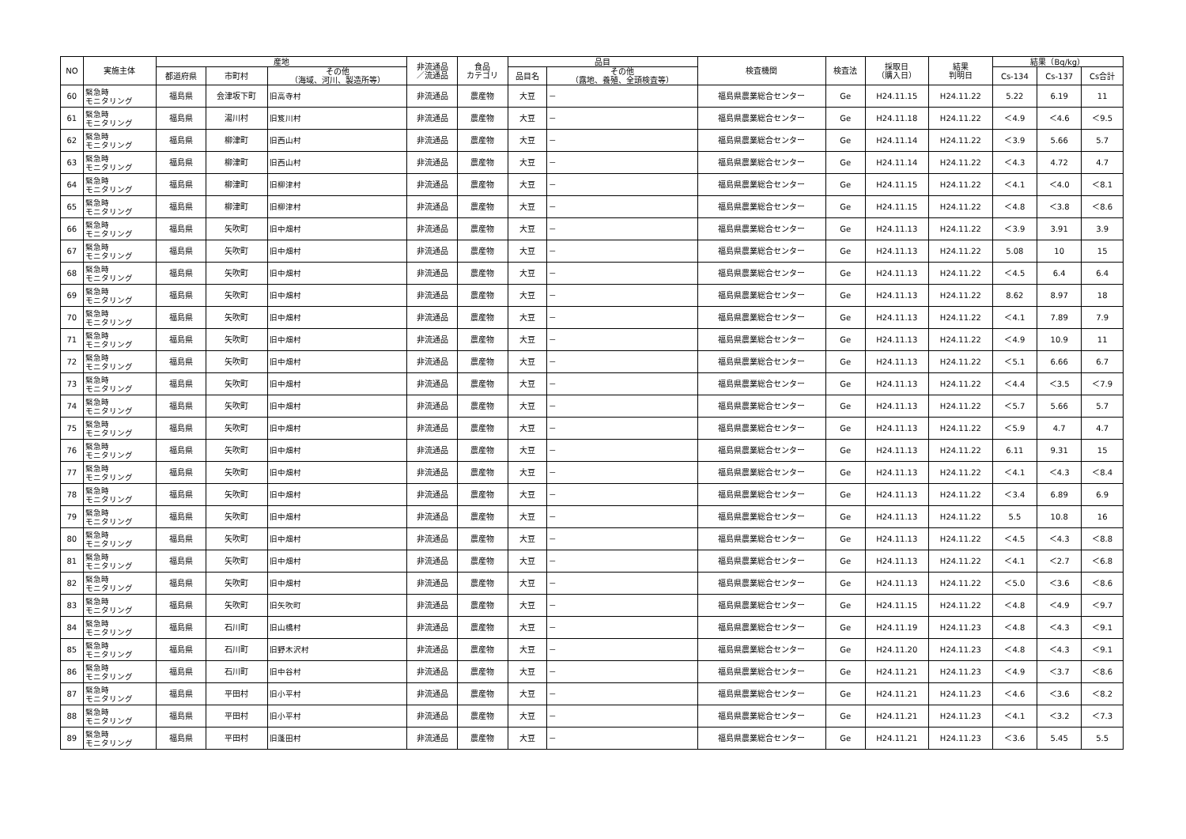| NO | 実施主体 | 産地 | | | 非流通品 ／流通品 | 食品 カテゴリ | 品目 | | 検査機関 | 検査法 | 採取日 （購入日） | 結果 判明日 | 結果（Bq/kg） | | |
| --- | --- | --- | --- | --- | --- | --- | --- | --- | --- | --- | --- | --- | --- | --- | --- |
| | | 都道府県 | 市町村 | その他 （海域、河川、製造所等） | | | 品目名 | その他 （露地、養殖、全頭検査等） | | | | | Cs-134 | Cs-137 | Cs合計 |
| 60 | 緊急時 モニタリング | 福島県 | 会津坂下町 | 旧高寺村 | 非流通品 | 農産物 | 大豆 | － | 福島県農業総合センター | Ge | H24.11.15 | H24.11.22 | 5.22 | 6.19 | 11 |
| 61 | 緊急時 モニタリング | 福島県 | 湯川村 | 旧笈川村 | 非流通品 | 農産物 | 大豆 | － | 福島県農業総合センター | Ge | H24.11.18 | H24.11.22 | ＜4.9 | ＜4.6 | ＜9.5 |
| 62 | 緊急時 モニタリング | 福島県 | 柳津町 | 旧西山村 | 非流通品 | 農産物 | 大豆 | － | 福島県農業総合センター | Ge | H24.11.14 | H24.11.22 | ＜3.9 | 5.66 | 5.7 |
| 63 | 緊急時 モニタリング | 福島県 | 柳津町 | 旧西山村 | 非流通品 | 農産物 | 大豆 | － | 福島県農業総合センター | Ge | H24.11.14 | H24.11.22 | ＜4.3 | 4.72 | 4.7 |
| 64 | 緊急時 モニタリング | 福島県 | 柳津町 | 旧柳津村 | 非流通品 | 農産物 | 大豆 | － | 福島県農業総合センター | Ge | H24.11.15 | H24.11.22 | ＜4.1 | ＜4.0 | ＜8.1 |
| 65 | 緊急時 モニタリング | 福島県 | 柳津町 | 旧柳津村 | 非流通品 | 農産物 | 大豆 | － | 福島県農業総合センター | Ge | H24.11.15 | H24.11.22 | ＜4.8 | ＜3.8 | ＜8.6 |
| 66 | 緊急時 モニタリング | 福島県 | 矢吹町 | 旧中畑村 | 非流通品 | 農産物 | 大豆 | － | 福島県農業総合センター | Ge | H24.11.13 | H24.11.22 | ＜3.9 | 3.91 | 3.9 |
| 67 | 緊急時 モニタリング | 福島県 | 矢吹町 | 旧中畑村 | 非流通品 | 農産物 | 大豆 | － | 福島県農業総合センター | Ge | H24.11.13 | H24.11.22 | 5.08 | 10 | 15 |
| 68 | 緊急時 モニタリング | 福島県 | 矢吹町 | 旧中畑村 | 非流通品 | 農産物 | 大豆 | － | 福島県農業総合センター | Ge | H24.11.13 | H24.11.22 | ＜4.5 | 6.4 | 6.4 |
| 69 | 緊急時 モニタリング | 福島県 | 矢吹町 | 旧中畑村 | 非流通品 | 農産物 | 大豆 | － | 福島県農業総合センター | Ge | H24.11.13 | H24.11.22 | 8.62 | 8.97 | 18 |
| 70 | 緊急時 モニタリング | 福島県 | 矢吹町 | 旧中畑村 | 非流通品 | 農産物 | 大豆 | － | 福島県農業総合センター | Ge | H24.11.13 | H24.11.22 | ＜4.1 | 7.89 | 7.9 |
| 71 | 緊急時 モニタリング | 福島県 | 矢吹町 | 旧中畑村 | 非流通品 | 農産物 | 大豆 | － | 福島県農業総合センター | Ge | H24.11.13 | H24.11.22 | ＜4.9 | 10.9 | 11 |
| 72 | 緊急時 モニタリング | 福島県 | 矢吹町 | 旧中畑村 | 非流通品 | 農産物 | 大豆 | － | 福島県農業総合センター | Ge | H24.11.13 | H24.11.22 | ＜5.1 | 6.66 | 6.7 |
| 73 | 緊急時 モニタリング | 福島県 | 矢吹町 | 旧中畑村 | 非流通品 | 農産物 | 大豆 | － | 福島県農業総合センター | Ge | H24.11.13 | H24.11.22 | ＜4.4 | ＜3.5 | ＜7.9 |
| 74 | 緊急時 モニタリング | 福島県 | 矢吹町 | 旧中畑村 | 非流通品 | 農産物 | 大豆 | － | 福島県農業総合センター | Ge | H24.11.13 | H24.11.22 | ＜5.7 | 5.66 | 5.7 |
| 75 | 緊急時 モニタリング | 福島県 | 矢吹町 | 旧中畑村 | 非流通品 | 農産物 | 大豆 | － | 福島県農業総合センター | Ge | H24.11.13 | H24.11.22 | ＜5.9 | 4.7 | 4.7 |
| 76 | 緊急時 モニタリング | 福島県 | 矢吹町 | 旧中畑村 | 非流通品 | 農産物 | 大豆 | － | 福島県農業総合センター | Ge | H24.11.13 | H24.11.22 | 6.11 | 9.31 | 15 |
| 77 | 緊急時 モニタリング | 福島県 | 矢吹町 | 旧中畑村 | 非流通品 | 農産物 | 大豆 | － | 福島県農業総合センター | Ge | H24.11.13 | H24.11.22 | ＜4.1 | ＜4.3 | ＜8.4 |
| 78 | 緊急時 モニタリング | 福島県 | 矢吹町 | 旧中畑村 | 非流通品 | 農産物 | 大豆 | － | 福島県農業総合センター | Ge | H24.11.13 | H24.11.22 | ＜3.4 | 6.89 | 6.9 |
| 79 | 緊急時 モニタリング | 福島県 | 矢吹町 | 旧中畑村 | 非流通品 | 農産物 | 大豆 | － | 福島県農業総合センター | Ge | H24.11.13 | H24.11.22 | 5.5 | 10.8 | 16 |
| 80 | 緊急時 モニタリング | 福島県 | 矢吹町 | 旧中畑村 | 非流通品 | 農産物 | 大豆 | － | 福島県農業総合センター | Ge | H24.11.13 | H24.11.22 | ＜4.5 | ＜4.3 | ＜8.8 |
| 81 | 緊急時 モニタリング | 福島県 | 矢吹町 | 旧中畑村 | 非流通品 | 農産物 | 大豆 | － | 福島県農業総合センター | Ge | H24.11.13 | H24.11.22 | ＜4.1 | ＜2.7 | ＜6.8 |
| 82 | 緊急時 モニタリング | 福島県 | 矢吹町 | 旧中畑村 | 非流通品 | 農産物 | 大豆 | － | 福島県農業総合センター | Ge | H24.11.13 | H24.11.22 | ＜5.0 | ＜3.6 | ＜8.6 |
| 83 | 緊急時 モニタリング | 福島県 | 矢吹町 | 旧矢吹町 | 非流通品 | 農産物 | 大豆 | － | 福島県農業総合センター | Ge | H24.11.15 | H24.11.22 | ＜4.8 | ＜4.9 | ＜9.7 |
| 84 | 緊急時 モニタリング | 福島県 | 石川町 | 旧山橋村 | 非流通品 | 農産物 | 大豆 | － | 福島県農業総合センター | Ge | H24.11.19 | H24.11.23 | ＜4.8 | ＜4.3 | ＜9.1 |
| 85 | 緊急時 モニタリング | 福島県 | 石川町 | 旧野木沢村 | 非流通品 | 農産物 | 大豆 | － | 福島県農業総合センター | Ge | H24.11.20 | H24.11.23 | ＜4.8 | ＜4.3 | ＜9.1 |
| 86 | 緊急時 モニタリング | 福島県 | 石川町 | 旧中谷村 | 非流通品 | 農産物 | 大豆 | － | 福島県農業総合センター | Ge | H24.11.21 | H24.11.23 | ＜4.9 | ＜3.7 | ＜8.6 |
| 87 | 緊急時 モニタリング | 福島県 | 平田村 | 旧小平村 | 非流通品 | 農産物 | 大豆 | － | 福島県農業総合センター | Ge | H24.11.21 | H24.11.23 | ＜4.6 | ＜3.6 | ＜8.2 |
| 88 | 緊急時 モニタリング | 福島県 | 平田村 | 旧小平村 | 非流通品 | 農産物 | 大豆 | － | 福島県農業総合センター | Ge | H24.11.21 | H24.11.23 | ＜4.1 | ＜3.2 | ＜7.3 |
| 89 | 緊急時 モニタリング | 福島県 | 平田村 | 旧蓬田村 | 非流通品 | 農産物 | 大豆 | － | 福島県農業総合センター | Ge | H24.11.21 | H24.11.23 | ＜3.6 | 5.45 | 5.5 |